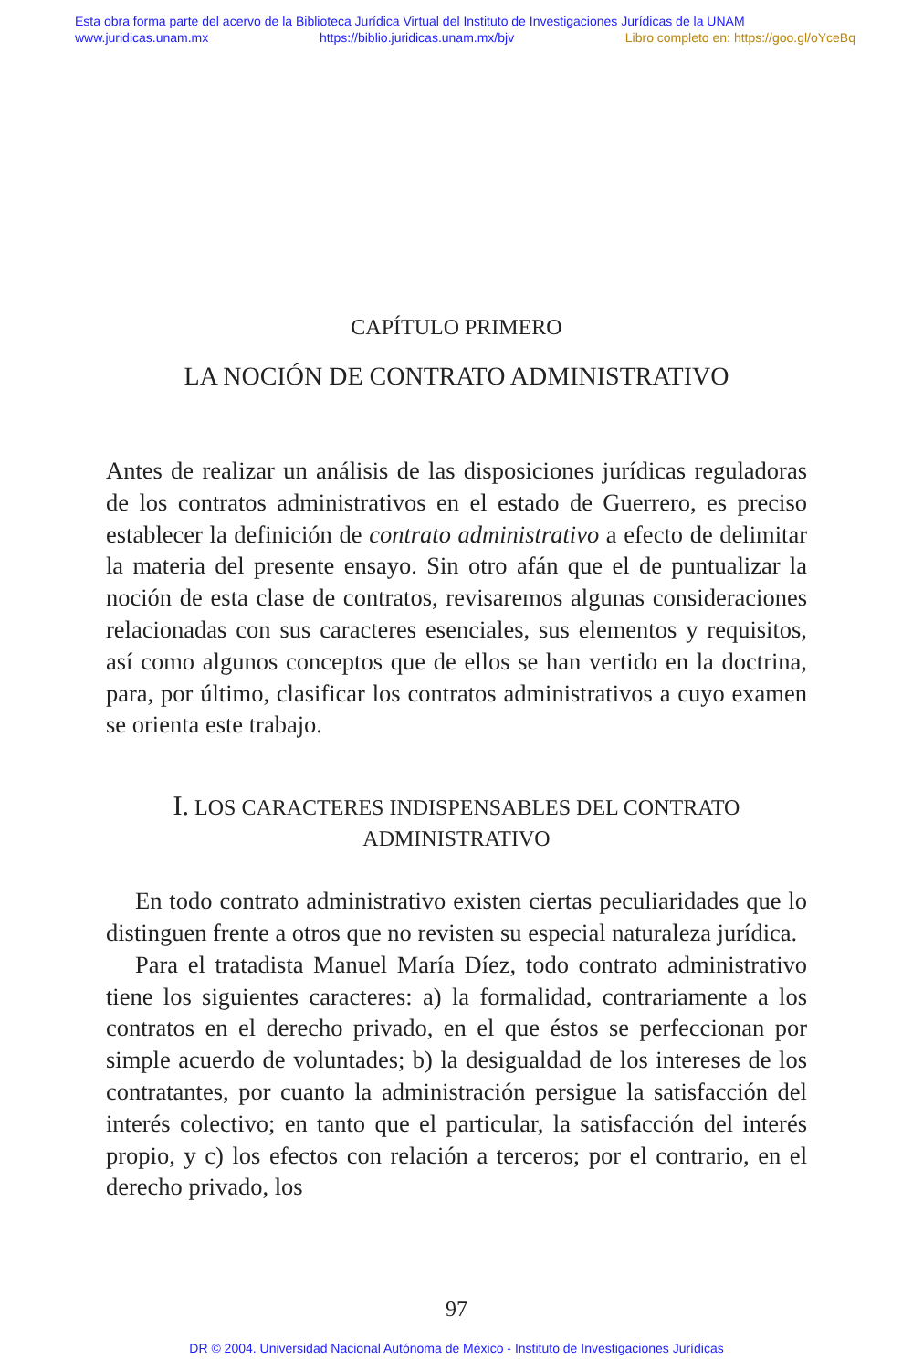Esta obra forma parte del acervo de la Biblioteca Jurídica Virtual del Instituto de Investigaciones Jurídicas de la UNAM
www.juridicas.unam.mx https://biblio.juridicas.unam.mx/bjv Libro completo en: https://goo.gl/oYceBq
CAPÍTULO PRIMERO
LA NOCIÓN DE CONTRATO ADMINISTRATIVO
Antes de realizar un análisis de las disposiciones jurídicas reguladoras de los contratos administrativos en el estado de Guerrero, es preciso establecer la definición de contrato administrativo a efecto de delimitar la materia del presente ensayo. Sin otro afán que el de puntualizar la noción de esta clase de contratos, revisaremos algunas consideraciones relacionadas con sus caracteres esenciales, sus elementos y requisitos, así como algunos conceptos que de ellos se han vertido en la doctrina, para, por último, clasificar los contratos administrativos a cuyo examen se orienta este trabajo.
I. LOS CARACTERES INDISPENSABLES DEL CONTRATO
ADMINISTRATIVO
En todo contrato administrativo existen ciertas peculiaridades que lo distinguen frente a otros que no revisten su especial naturaleza jurídica.
Para el tratadista Manuel María Díez, todo contrato administrativo tiene los siguientes caracteres: a) la formalidad, contrariamente a los contratos en el derecho privado, en el que éstos se perfeccionan por simple acuerdo de voluntades; b) la desigualdad de los intereses de los contratantes, por cuanto la administración persigue la satisfacción del interés colectivo; en tanto que el particular, la satisfacción del interés propio, y c) los efectos con relación a terceros; por el contrario, en el derecho privado, los
97
DR © 2004. Universidad Nacional Autónoma de México - Instituto de Investigaciones Jurídicas